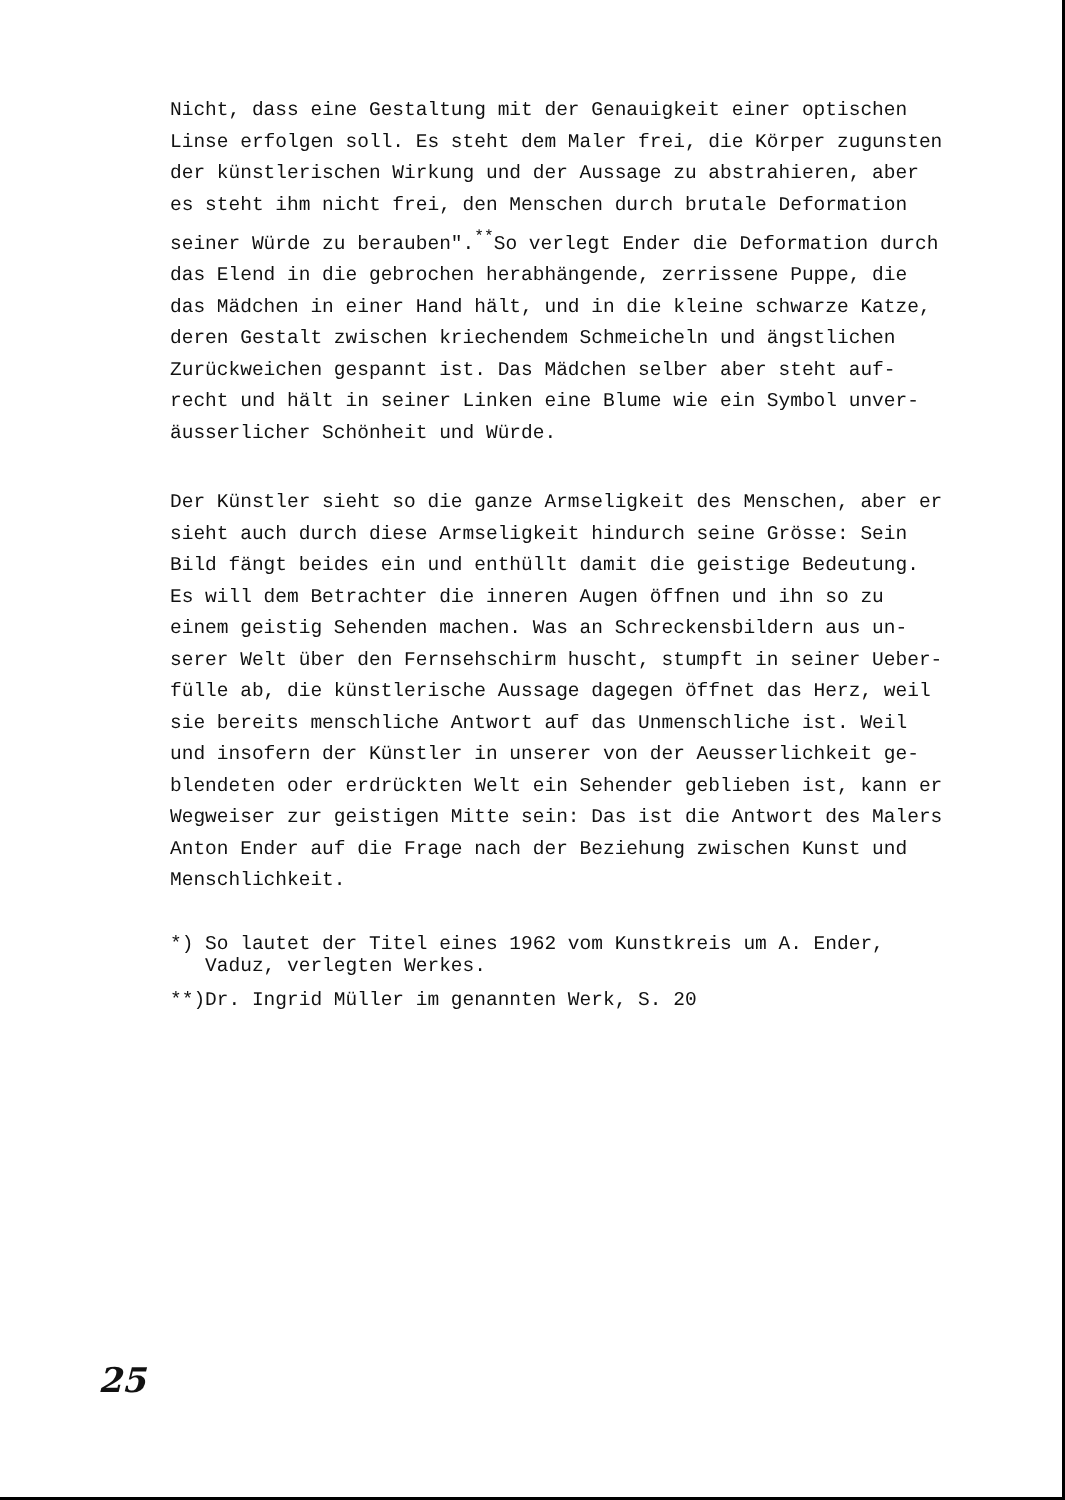Nicht, dass eine Gestaltung mit der Genauigkeit einer optischen Linse erfolgen soll. Es steht dem Maler frei, die Körper zugunsten der künstlerischen Wirkung und der Aussage zu abstrahieren, aber es steht ihm nicht frei, den Menschen durch brutale Deformation seiner Würde zu berauben".<sup>**</sup>So verlegt Ender die Deformation durch das Elend in die gebrochen herabhängende, zerrissene Puppe, die das Mädchen in einer Hand hält, und in die kleine schwarze Katze, deren Gestalt zwischen kriechendem Schmeicheln und ängstlichen Zurückweichen gespannt ist. Das Mädchen selber aber steht auf- recht und hält in seiner Linken eine Blume wie ein Symbol unver- äusserlicher Schönheit und Würde.
Der Künstler sieht so die ganze Armseligkeit des Menschen, aber er sieht auch durch diese Armseligkeit hindurch seine Grösse: Sein Bild fängt beides ein und enthüllt damit die geistige Bedeutung. Es will dem Betrachter die inneren Augen öffnen und ihn so zu einem geistig Sehenden machen. Was an Schreckensbildern aus un- serer Welt über den Fernsehschirm huscht, stumpft in seiner Ueber- fülle ab, die künstlerische Aussage dagegen öffnet das Herz, weil sie bereits menschliche Antwort auf das Unmenschliche ist. Weil und insofern der Künstler in unserer von der Aeusserlichkeit ge- blendeten oder erdrückten Welt ein Sehender geblieben ist, kann er Wegweiser zur geistigen Mitte sein: Das ist die Antwort des Malers Anton Ender auf die Frage nach der Beziehung zwischen Kunst und Menschlichkeit.
*) So lautet der Titel eines 1962 vom Kunstkreis um A. Ender, Vaduz, verlegten Werkes.
**)Dr. Ingrid Müller im genannten Werk, S. 20
25